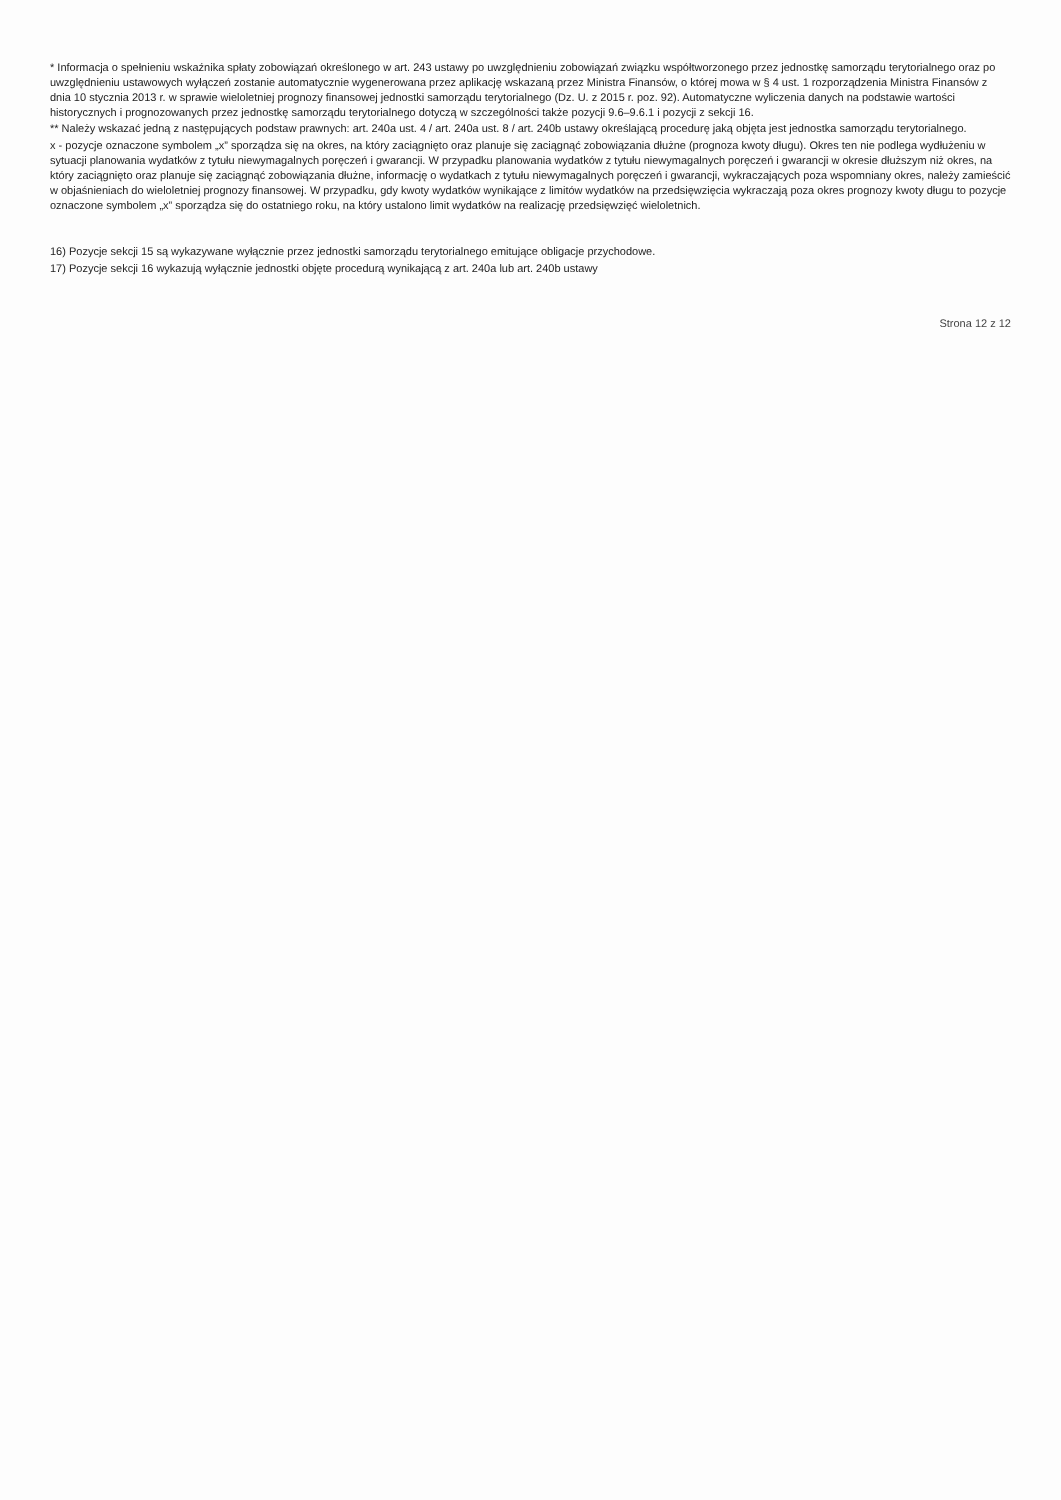* Informacja o spełnieniu wskaźnika spłaty zobowiązań określonego w art. 243 ustawy po uwzględnieniu zobowiązań związku współtworzonego przez jednostkę samorządu terytorialnego oraz po uwzględnieniu ustawowych wyłączeń zostanie automatycznie wygenerowana przez aplikację wskazaną przez Ministra Finansów, o której mowa w § 4 ust. 1 rozporządzenia Ministra Finansów z dnia 10 stycznia 2013 r. w sprawie wieloletniej prognozy finansowej jednostki samorządu terytorialnego (Dz. U. z 2015 r. poz. 92). Automatyczne wyliczenia danych na podstawie wartości historycznych i prognozowanych przez jednostkę samorządu terytorialnego dotyczą w szczególności także pozycji 9.6–9.6.1 i pozycji z sekcji 16.
** Należy wskazać jedną z następujących podstaw prawnych: art. 240a ust. 4 / art. 240a ust. 8 / art. 240b ustawy określającą procedurę jaką objęta jest jednostka samorządu terytorialnego.
x - pozycje oznaczone symbolem „x” sporządza się na okres, na który zaciągnięto oraz planuje się zaciągnąć zobowiązania dłużne (prognoza kwoty długu). Okres ten nie podlega wydłużeniu w sytuacji planowania wydatków z tytułu niewymagalnych poręczeń i gwarancji. W przypadku planowania wydatków z tytułu niewymagalnych poręczeń i gwarancji w okresie dłuższym niż okres, na który zaciągnięto oraz planuje się zaciągnąć zobowiązania dłużne, informację o wydatkach z tytułu niewymagalnych poręczeń i gwarancji, wykraczających poza wspomniany okres, należy zamieścić w objaśnieniach do wieloletniej prognozy finansowej. W przypadku, gdy kwoty wydatków wynikające z limitów wydatków na przedsięwzięcia wykraczają poza okres prognozy kwoty długu to pozycje oznaczone symbolem „x” sporządza się do ostatniego roku, na który ustalono limit wydatków na realizację przedsięwzięć wieloletnich.
16) Pozycje sekcji 15 są wykazywane wyłącznie przez jednostki samorządu terytorialnego emitujące obligacje przychodowe.
17) Pozycje sekcji 16 wykazują wyłącznie jednostki objęte procedurą wynikającą z art. 240a lub art. 240b ustawy
Strona 12 z 12